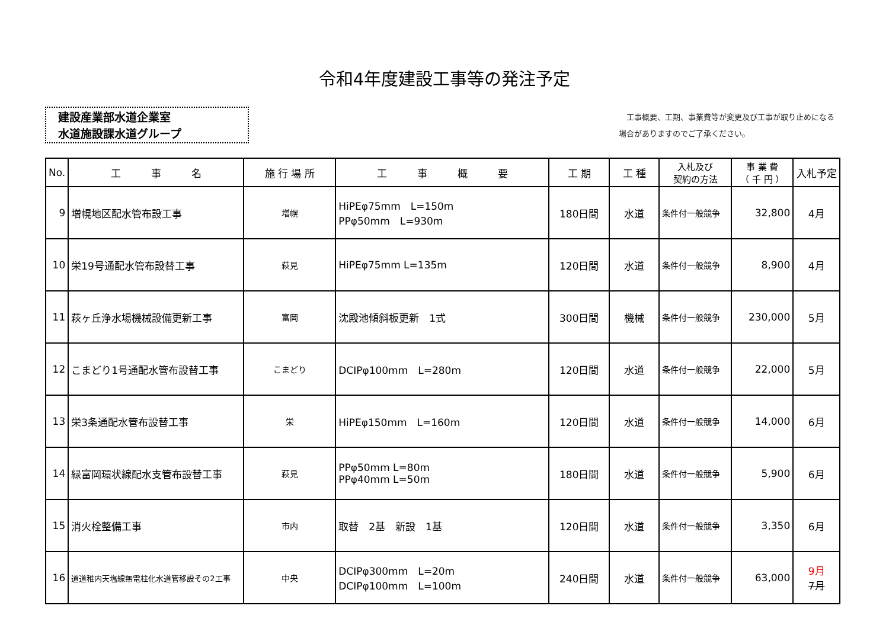令和4年度建設工事等の発注予定
建設産業部水道企業室
水道施設課水道グループ
　工事概要、工期、事業費等が変更及び工事が取り止めになる
場合がありますのでご了承ください。
| No. | 工 事 名 | 施 行 場 所 | 工 事 概 要 | 工 期 | 工 種 | 入札及び 契約の方法 | 事 業 費 （ 千 円 ） | 入札予定 |
| --- | --- | --- | --- | --- | --- | --- | --- | --- |
| 9 | 増幌地区配水管布設工事 | 増幌 | HiPEφ75mm L=150m PPφ50mm L=930m | 180日間 | 水道 | 条件付一般競争 | 32,800 | 4月 |
| 10 | 栄19号通配水管布設替工事 | 萩見 | HiPEφ75mm L=135m | 120日間 | 水道 | 条件付一般競争 | 8,900 | 4月 |
| 11 | 萩ヶ丘浄水場機械設備更新工事 | 富岡 | 沈殿池傾斜板更新 1式 | 300日間 | 機械 | 条件付一般競争 | 230,000 | 5月 |
| 12 | こまどり1号通配水管布設替工事 | こまどり | DCIPφ100mm L=280m | 120日間 | 水道 | 条件付一般競争 | 22,000 | 5月 |
| 13 | 栄3条通配水管布設替工事 | 栄 | HiPEφ150mm L=160m | 120日間 | 水道 | 条件付一般競争 | 14,000 | 6月 |
| 14 | 緑富岡環状線配水支管布設替工事 | 萩見 | PPφ50mm L=80m PPφ40mm L=50m | 180日間 | 水道 | 条件付一般競争 | 5,900 | 6月 |
| 15 | 消火栓整備工事 | 市内 | 取替 2基 新設 1基 | 120日間 | 水道 | 条件付一般競争 | 3,350 | 6月 |
| 16 | 道道稚内天塩線無電柱化水道管移設その2工事 | 中央 | DCIPφ300mm L=20m DCIPφ100mm L=100m | 240日間 | 水道 | 条件付一般競争 | 63,000 | 9月 7月 |